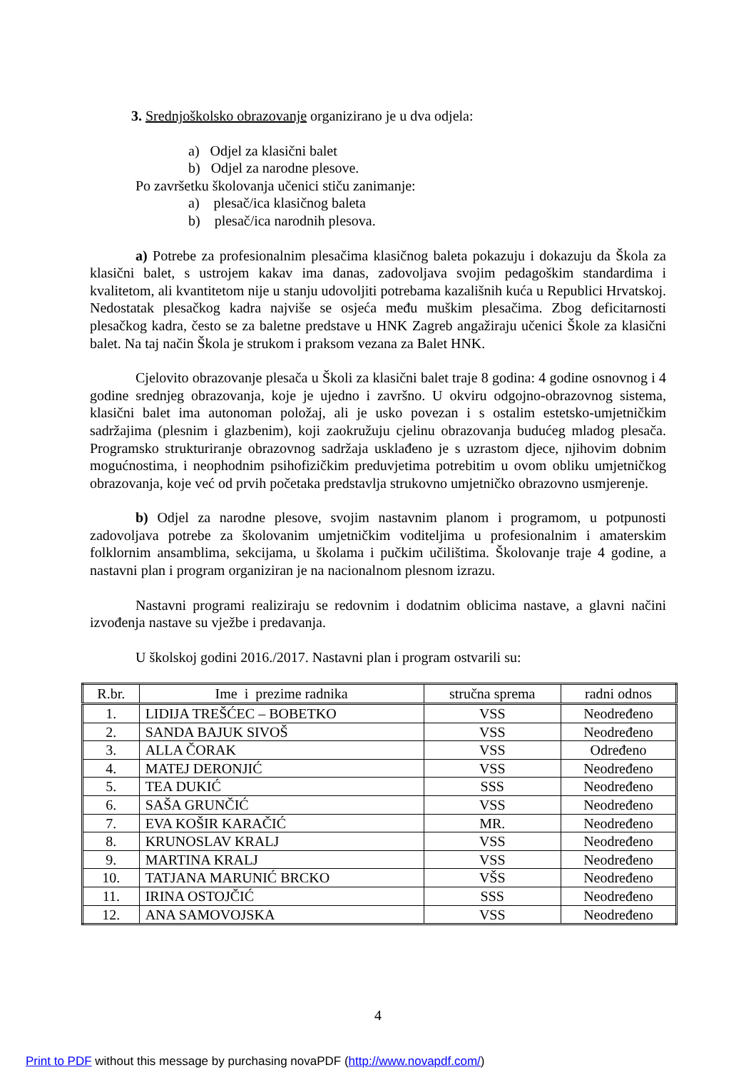3. Srednjoškolsko obrazovanje organizirano je u dva odjela:
a) Odjel za klasični balet
b) Odjel za narodne plesove.
Po završetku školovanja učenici stiču zanimanje:
a) plesač/ica klasičnog baleta
b) plesač/ica narodnih plesova.
a) Potrebe za profesionalnim plesačima klasičnog baleta pokazuju i dokazuju da Škola za klasični balet, s ustrojem kakav ima danas, zadovoljava svojim pedagoškim standardima i kvalitetom, ali kvantitetom nije u stanju udovoljiti potrebama kazališnih kuća u Republici Hrvatskoj. Nedostatak plesačkog kadra najviše se osjeća među muškim plesačima. Zbog deficitarnosti plesačkog kadra, često se za baletne predstave u HNK Zagreb angažiraju učenici Škole za klasični balet. Na taj način Škola je strukom i praksom vezana za Balet HNK.
Cjelovito obrazovanje plesača u Školi za klasični balet traje 8 godina: 4 godine osnovnog i 4 godine srednjeg obrazovanja, koje je ujedno i završno. U okviru odgojno-obrazovnog sistema, klasični balet ima autonoman položaj, ali je usko povezan i s ostalim estetsko-umjetničkim sadržajima (plesnim i glazbenim), koji zaokružuju cjelinu obrazovanja budućeg mladog plesača. Programsko strukturiranje obrazovnog sadržaja usklađeno je s uzrastom djece, njihovim dobnim mogućnostima, i neophodnim psihofizičkim preduvjetima potrebitim u ovom obliku umjetničkog obrazovanja, koje već od prvih početaka predstavlja strukovno umjetničko obrazovno usmjerenje.
b) Odjel za narodne plesove, svojim nastavnim planom i programom, u potpunosti zadovoljava potrebe za školovanim umjetničkim voditeljima u profesionalnim i amaterskim folklornim ansamblima, sekcijama, u školama i pučkim učilištima. Školovanje traje 4 godine, a nastavni plan i program organiziran je na nacionalnom plesnom izrazu.
Nastavni programi realiziraju se redovnim i dodatnim oblicima nastave, a glavni načini izvođenja nastave su vježbe i predavanja.
U školskoj godini 2016./2017. Nastavni plan i program ostvarili su:
| R.br. | Ime i prezime radnika | stručna sprema | radni odnos |
| --- | --- | --- | --- |
| 1. | LIDIJA TREŠĆEC – BOBETKO | VSS | Neodređeno |
| 2. | SANDA BAJUK SIVOŠ | VSS | Neodređeno |
| 3. | ALLA ČORAK | VSS | Određeno |
| 4. | MATEJ DERONJIĆ | VSS | Neodređeno |
| 5. | TEA DUKIĆ | SSS | Neodređeno |
| 6. | SAŠA GRUNČIĆ | VSS | Neodređeno |
| 7. | EVA KOŠIR KARAČIĆ | MR. | Neodređeno |
| 8. | KRUNOSLAV KRALJ | VSS | Neodređeno |
| 9. | MARTINA KRALJ | VSS | Neodređeno |
| 10. | TATJANA MARUNIĆ BRCKO | VŠS | Neodređeno |
| 11. | IRINA OSTOJČIĆ | SSS | Neodređeno |
| 12. | ANA SAMOVOJSKA | VSS | Neodređeno |
4
Print to PDF without this message by purchasing novaPDF (http://www.novapdf.com/)